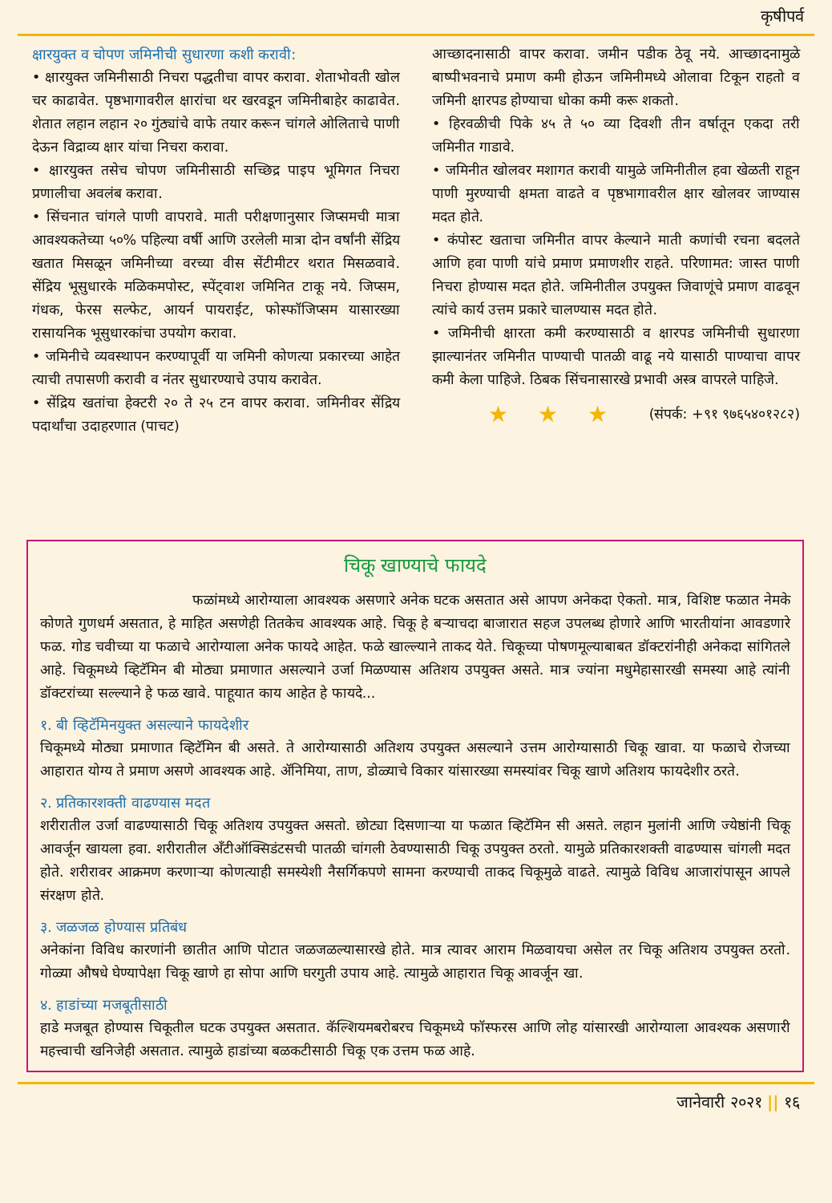कृषीपर्व
क्षारयुक्त व चोपण जमिनीची सुधारणा कशी करावी:
• क्षारयुक्त जमिनीसाठी निचरा पद्धतीचा वापर करावा. शेताभोवती खोल चर काढावेत. पृष्ठभागावरील क्षारांचा थर खरवडून जमिनीबाहेर काढावेत. शेतात लहान लहान २० गुंठ्यांचे वाफे तयार करून चांगले ओलिताचे पाणी देऊन विद्राव्य क्षार यांचा निचरा करावा.
• क्षारयुक्त तसेच चोपण जमिनीसाठी सच्छिद्र पाइप भूमिगत निचरा प्रणालीचा अवलंब करावा.
• सिंचनात चांगले पाणी वापरावे. माती परीक्षणानुसार जिप्समची मात्रा आवश्यकतेच्या ५०% पहिल्या वर्षी आणि उरलेली मात्रा दोन वर्षांनी सेंद्रिय खतात मिसळून जमिनीच्या वरच्या वीस सेंटीमीटर थरात मिसळवावे. सेंद्रिय भूसुधारके मळिकमपोस्ट, स्पेंट्वाश जमिनित टाकू नये. जिप्सम, गंधक, फेरस सल्फेट, आयर्न पायराईट, फोस्फॉजिप्सम यासारख्या रासायनिक भूसुधारकांचा उपयोग करावा.
• जमिनीचे व्यवस्थापन करण्यापूर्वी या जमिनी कोणत्या प्रकारच्या आहेत त्याची तपासणी करावी व नंतर सुधारण्याचे उपाय करावेत.
• सेंद्रिय खतांचा हेक्टरी २० ते २५ टन वापर करावा. जमिनीवर सेंद्रिय पदार्थांचा उदाहरणात (पाचट)
आच्छादनासाठी वापर करावा. जमीन पडीक ठेवू नये. आच्छादनामुळे बाष्पीभवनाचे प्रमाण कमी होऊन जमिनीमध्ये ओलावा टिकून राहतो व जमिनी क्षारपड होण्याचा धोका कमी करू शकतो.
• हिरवळीची पिके ४५ ते ५० व्या दिवशी तीन वर्षातून एकदा तरी जमिनीत गाडावे.
• जमिनीत खोलवर मशागत करावी यामुळे जमिनीतील हवा खेळती राहून पाणी मुरण्याची क्षमता वाढते व पृष्ठभागावरील क्षार खोलवर जाण्यास मदत होते.
• कंपोस्ट खताचा जमिनीत वापर केल्याने माती कणांची रचना बदलते आणि हवा पाणी यांचे प्रमाण प्रमाणशीर राहते. परिणामत: जास्त पाणी निचरा होण्यास मदत होते. जमिनीतील उपयुक्त जिवाणूंचे प्रमाण वाढवून त्यांचे कार्य उत्तम प्रकारे चालण्यास मदत होते.
• जमिनीची क्षारता कमी करण्यासाठी व क्षारपड जमिनीची सुधारणा झाल्यानंतर जमिनीत पाण्याची पातळी वाढू नये यासाठी पाण्याचा वापर कमी केला पाहिजे. ठिबक सिंचनासारखे प्रभावी अस्त्र वापरले पाहिजे.
★ ★ ★ (संपर्क: +९१ ९७६५४०१२८२)
चिकू खाण्याचे फायदे
फळांमध्ये आरोग्याला आवश्यक असणारे अनेक घटक असतात असे आपण अनेकदा ऐकतो. मात्र, विशिष्ट फळात नेमके कोणते गुणधर्म असतात, हे माहित असणेही तितकेच आवश्यक आहे. चिकू हे बऱ्याचदा बाजारात सहज उपलब्ध होणारे आणि भारतीयांना आवडणारे फळ. गोड चवीच्या या फळाचे आरोग्याला अनेक फायदे आहेत. फळे खाल्ल्याने ताकद येते. चिकूच्या पोषणमूल्याबाबत डॉक्टरांनीही अनेकदा सांगितले आहे. चिकूमध्ये व्हिटॅमिन बी मोठ्या प्रमाणात असल्याने उर्जा मिळण्यास अतिशय उपयुक्त असते. मात्र ज्यांना मधुमेहासारखी समस्या आहे त्यांनी डॉक्टरांच्या सल्ल्याने हे फळ खावे. पाहूयात काय आहेत हे फायदे...
१. बी व्हिटॅमिनयुक्त असल्याने फायदेशीर
चिकूमध्ये मोठ्या प्रमाणात व्हिटॅमिन बी असते. ते आरोग्यासाठी अतिशय उपयुक्त असल्याने उत्तम आरोग्यासाठी चिकू खावा. या फळाचे रोजच्या आहारात योग्य ते प्रमाण असणे आवश्यक आहे. ॲनिमिया, ताण, डोळ्याचे विकार यांसारख्या समस्यांवर चिकू खाणे अतिशय फायदेशीर ठरते.
२. प्रतिकारशक्ती वाढण्यास मदत
शरीरातील उर्जा वाढण्यासाठी चिकू अतिशय उपयुक्त असतो. छोट्या दिसणाऱ्या या फळात व्हिटॅमिन सी असते. लहान मुलांनी आणि ज्येष्ठांनी चिकू आवर्जून खायला हवा. शरीरातील अँटीऑक्सिडंटसची पातळी चांगली ठेवण्यासाठी चिकू उपयुक्त ठरतो. यामुळे प्रतिकारशक्ती वाढण्यास चांगली मदत होते. शरीरावर आक्रमण करणाऱ्या कोणत्याही समस्येशी नैसर्गिकपणे सामना करण्याची ताकद चिकूमुळे वाढते. त्यामुळे विविध आजारांपासून आपले संरक्षण होते.
३. जळजळ होण्यास प्रतिबंध
अनेकांना विविध कारणांनी छातीत आणि पोटात जळजळल्यासारखे होते. मात्र त्यावर आराम मिळवायचा असेल तर चिकू अतिशय उपयुक्त ठरतो. गोळ्या औषधे घेण्यापेक्षा चिकू खाणे हा सोपा आणि घरगुती उपाय आहे. त्यामुळे आहारात चिकू आवर्जून खा.
४. हाडांच्या मजबूतीसाठी
हाडे मजबूत होण्यास चिकूतील घटक उपयुक्त असतात. कॅल्शियमबरोबरच चिकूमध्ये फॉस्फरस आणि लोह यांसारखी आरोग्याला आवश्यक असणारी महत्त्वाची खनिजेही असतात. त्यामुळे हाडांच्या बळकटीसाठी चिकू एक उत्तम फळ आहे.
जानेवारी २०२१ || १६